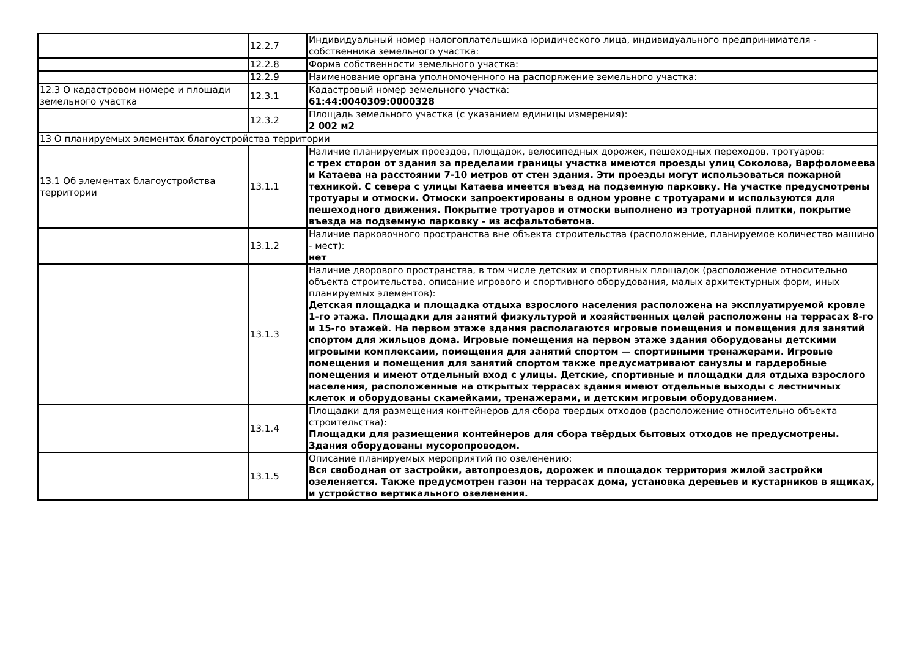| | 12.2.7 | Индивидуальный номер налогоплательщика юридического лица, индивидуального предпринимателя - собственника земельного участка: |
| | 12.2.8 | Форма собственности земельного участка: |
| | 12.2.9 | Наименование органа уполномоченного на распоряжение земельного участка: |
| 12.3 О кадастровом номере и площади земельного участка | 12.3.1 | Кадастровый номер земельного участка: 61:44:0040309:0000328 |
| | 12.3.2 | Площадь земельного участка (с указанием единицы измерения): 2 002 м2 |
| 13 О планируемых элементах благоустройства территории | | |
| 13.1 Об элементах благоустройства территории | 13.1.1 | Наличие планируемых проездов, площадок, велосипедных дорожек, пешеходных переходов, тротуаров: с трех сторон от здания за пределами границы участка имеются проезды улиц Соколова, Варфоломеева и Катаева на расстоянии 7-10 метров от стен здания. Эти проезды могут использоваться пожарной техникой. С севера с улицы Катаева имеется въезд на подземную парковку. На участке предусмотрены тротуары и отмоски. Отмоски запроектированы в одном уровне с тротуарами и используются для пешеходного движения. Покрытие тротуаров и отмоски выполнено из тротуарной плитки, покрытие въезда на подземную парковку - из асфальтобетона. |
| | 13.1.2 | Наличие парковочного пространства вне объекта строительства (расположение, планируемое количество машино - мест): нет |
| | 13.1.3 | Наличие дворового пространства, в том числе детских и спортивных площадок (расположение относительно объекта строительства, описание игрового и спортивного оборудования, малых архитектурных форм, иных планируемых элементов): Детская площадка и площадка отдыха взрослого населения расположена на эксплуатируемой кровле 1-го этажа. Площадки для занятий физкультурой и хозяйственных целей расположены на террасах 8-го и 15-го этажей. На первом этаже здания располагаются игровые помещения и помещения для занятий спортом для жильцов дома. Игровые помещения на первом этаже здания оборудованы детскими игровыми комплексами, помещения для занятий спортом — спортивными тренажерами. Игровые помещения и помещения для занятий спортом также предусматривают санузлы и гардеробные помещения и имеют отдельный вход с улицы. Детские, спортивные и площадки для отдыха взрослого населения, расположенные на открытых террасах здания имеют отдельные выходы с лестничных клеток и оборудованы скамейками, тренажерами, и детским игровым оборудованием. |
| | 13.1.4 | Площадки для размещения контейнеров для сбора твердых отходов (расположение относительно объекта строительства): Площадки для размещения контейнеров для сбора твёрдых бытовых отходов не предусмотрены. Здания оборудованы мусоропроводом. |
| | 13.1.5 | Описание планируемых мероприятий по озеленению: Вся свободная от застройки, автопроездов, дорожек и площадок территория жилой застройки озеленяется. Также предусмотрен газон на террасах дома, установка деревьев и кустарников в ящиках, и устройство вертикального озеленения. |